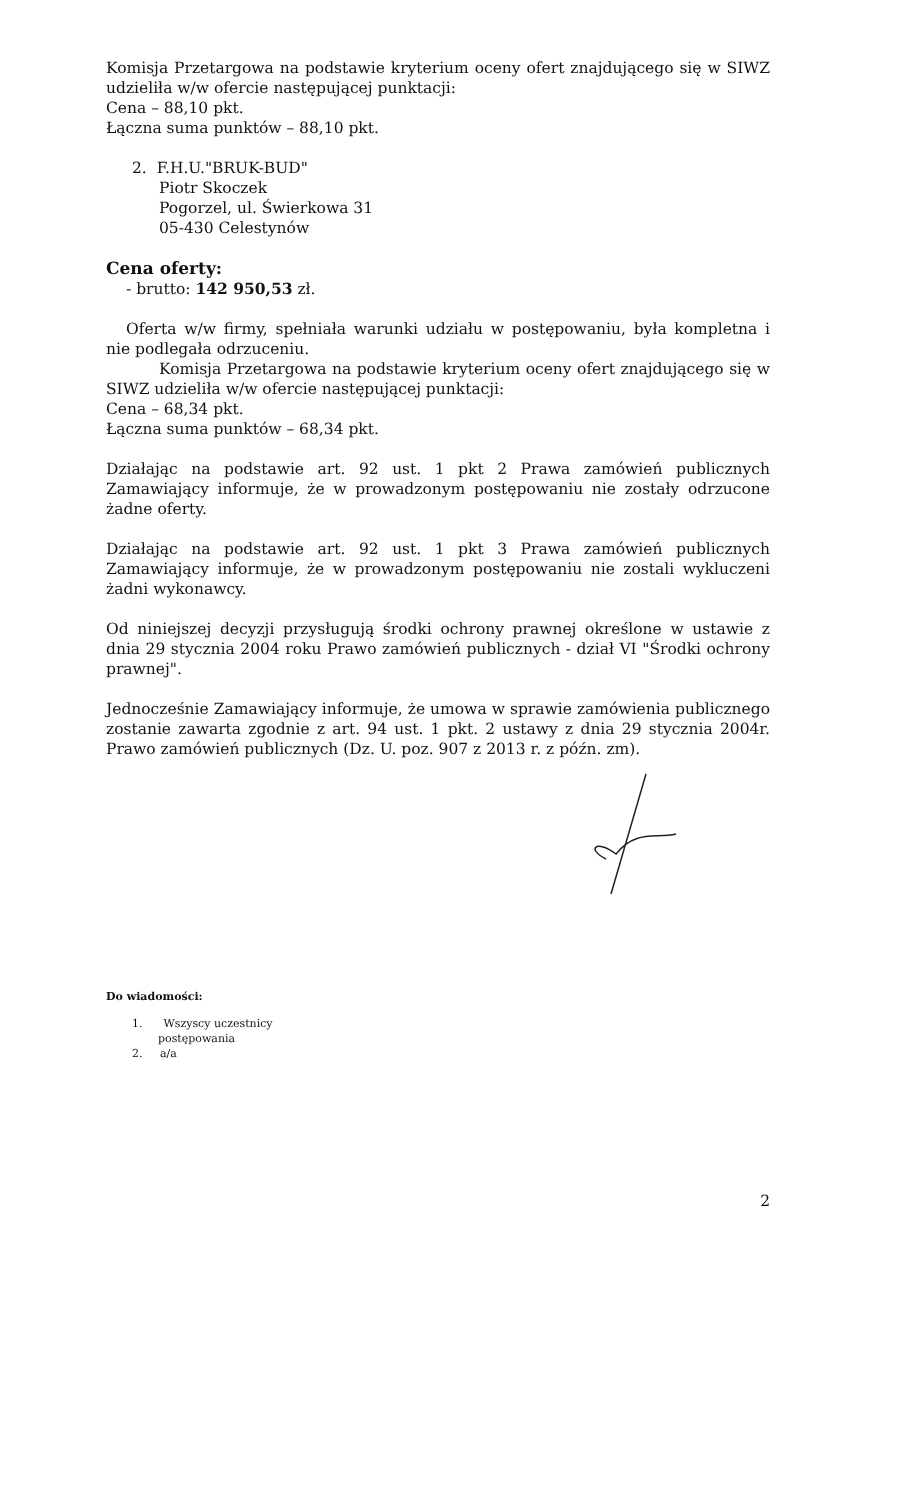Komisja Przetargowa na podstawie kryterium oceny ofert znajdującego się w SIWZ udzieliła w/w ofercie następującej punktacji:
Cena – 88,10 pkt.
Łączna suma punktów – 88,10 pkt.
2. F.H.U."BRUK-BUD"
Piotr Skoczek
Pogorzel, ul. Świerkowa 31
05-430 Celestynów
Cena oferty:
- brutto: 142 950,53 zł.
Oferta w/w firmy, spełniała warunki udziału w postępowaniu, była kompletna i nie podlegała odrzuceniu.
Komisja Przetargowa na podstawie kryterium oceny ofert znajdującego się w SIWZ udzieliła w/w ofercie następującej punktacji:
Cena – 68,34 pkt.
Łączna suma punktów – 68,34 pkt.
Działając na podstawie art. 92 ust. 1 pkt 2 Prawa zamówień publicznych Zamawiający informuje, że w prowadzonym postępowaniu nie zostały odrzucone żadne oferty.
Działając na podstawie art. 92 ust. 1 pkt 3 Prawa zamówień publicznych Zamawiający informuje, że w prowadzonym postępowaniu nie zostali wykluczeni żadni wykonawcy.
Od niniejszej decyzji przysługują środki ochrony prawnej określone w ustawie z dnia 29 stycznia 2004 roku Prawo zamówień publicznych - dział VI "Środki ochrony prawnej".
Jednocześnie Zamawiający informuje, że umowa w sprawie zamówienia publicznego zostanie zawarta zgodnie z art. 94 ust. 1 pkt. 2 ustawy z dnia 29 stycznia 2004r. Prawo zamówień publicznych (Dz. U. poz. 907 z 2013 r. z późn. zm).
Do wiadomości:
1. Wszyscy uczestnicy
postępowania
2. a/a
2